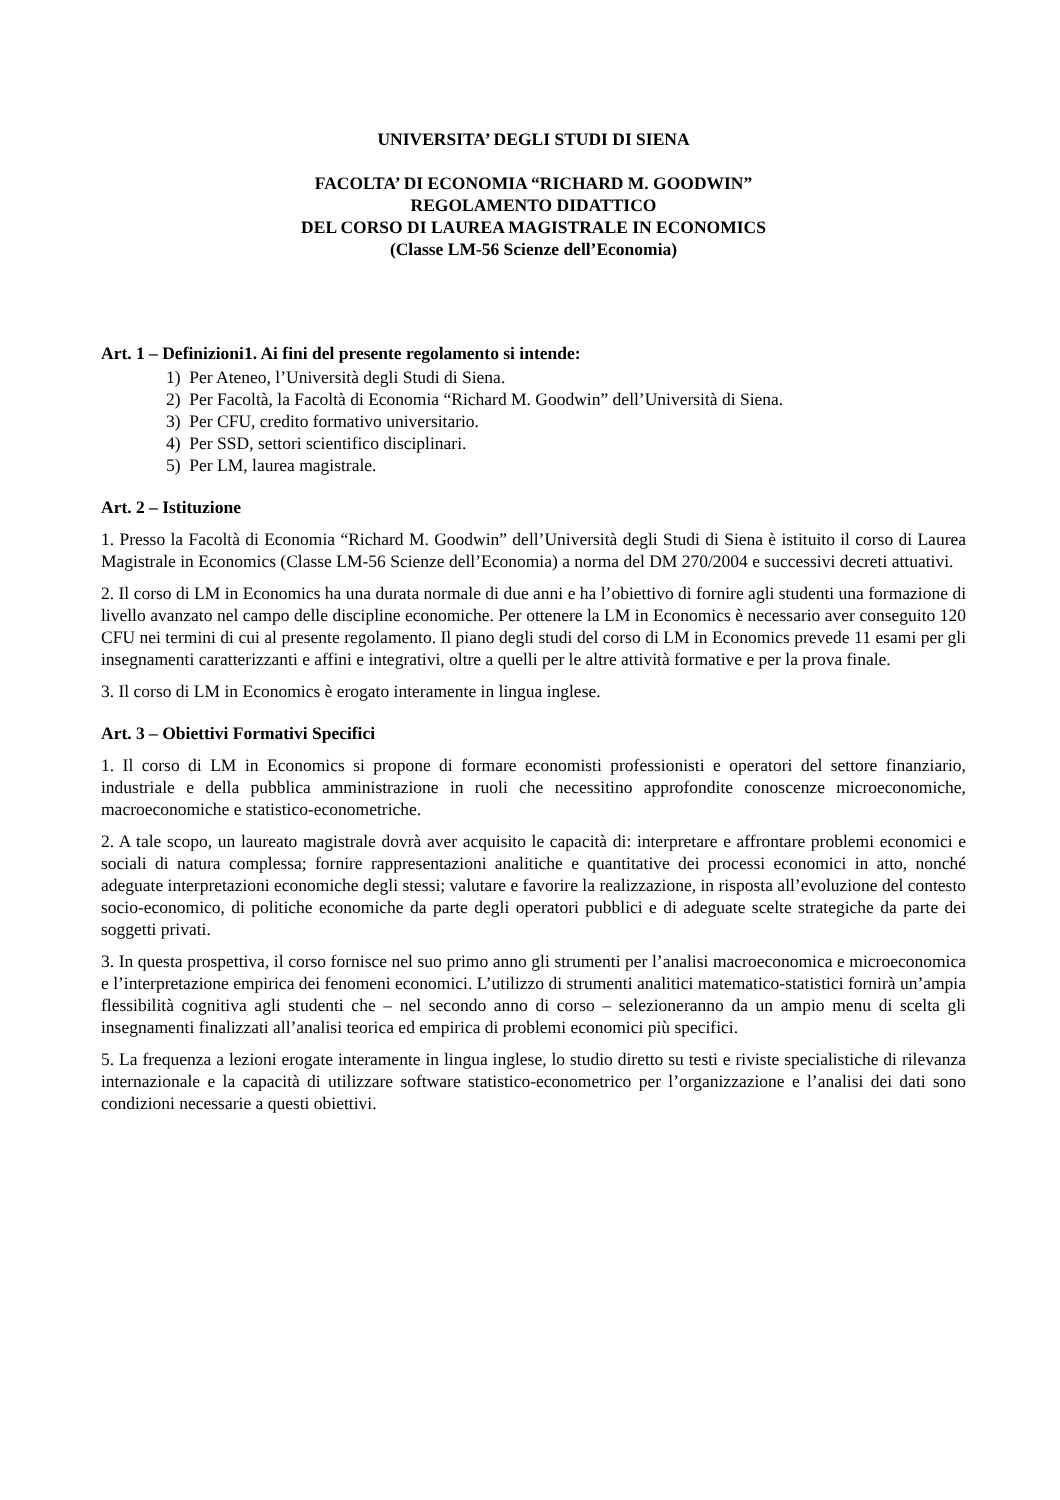UNIVERSITA’ DEGLI STUDI DI SIENA
FACOLTA’ DI ECONOMIA “RICHARD M. GOODWIN”
REGOLAMENTO DIDATTICO
DEL CORSO DI LAUREA MAGISTRALE IN ECONOMICS
(Classe LM-56 Scienze dell’Economia)
Art. 1 – Definizioni1. Ai fini del presente regolamento si intende:
1) Per Ateneo, l’Università degli Studi di Siena.
2) Per Facoltà, la Facoltà di Economia “Richard M. Goodwin” dell’Università di Siena.
3) Per CFU, credito formativo universitario.
4) Per SSD, settori scientifico disciplinari.
5) Per LM, laurea magistrale.
Art. 2 – Istituzione
1. Presso la Facoltà di Economia “Richard M. Goodwin” dell’Università degli Studi di Siena è istituito il corso di Laurea Magistrale in Economics (Classe LM-56 Scienze dell’Economia) a norma del DM 270/2004 e successivi decreti attuativi.
2. Il corso di LM in Economics ha una durata normale di due anni e ha l’obiettivo di fornire agli studenti una formazione di livello avanzato nel campo delle discipline economiche. Per ottenere la LM in Economics è necessario aver conseguito 120 CFU nei termini di cui al presente regolamento. Il piano degli studi del corso di LM in Economics prevede 11 esami per gli insegnamenti caratterizzanti e affini e integrativi, oltre a quelli per le altre attività formative e per la prova finale.
3. Il corso di LM in Economics è erogato interamente in lingua inglese.
Art. 3 – Obiettivi Formativi Specifici
1. Il corso di LM in Economics si propone di formare economisti professionisti e operatori del settore finanziario, industriale e della pubblica amministrazione in ruoli che necessitino approfondite conoscenze microeconomiche, macroeconomiche e statistico-econometriche.
2. A tale scopo, un laureato magistrale dovrà aver acquisito le capacità di: interpretare e affrontare problemi economici e sociali di natura complessa; fornire rappresentazioni analitiche e quantitative dei processi economici in atto, nonché adeguate interpretazioni economiche degli stessi; valutare e favorire la realizzazione, in risposta all’evoluzione del contesto socio-economico, di politiche economiche da parte degli operatori pubblici e di adeguate scelte strategiche da parte dei soggetti privati.
3. In questa prospettiva, il corso fornisce nel suo primo anno gli strumenti per l’analisi macroeconomica e microeconomica e l’interpretazione empirica dei fenomeni economici. L’utilizzo di strumenti analitici matematico-statistici fornirà un’ampia flessibilità cognitiva agli studenti che – nel secondo anno di corso – selezioneranno da un ampio menu di scelta gli insegnamenti finalizzati all’analisi teorica ed empirica di problemi economici più specifici.
5. La frequenza a lezioni erogate interamente in lingua inglese, lo studio diretto su testi e riviste specialistiche di rilevanza internazionale e la capacità di utilizzare software statistico-econometrico per l’organizzazione e l’analisi dei dati sono condizioni necessarie a questi obiettivi.